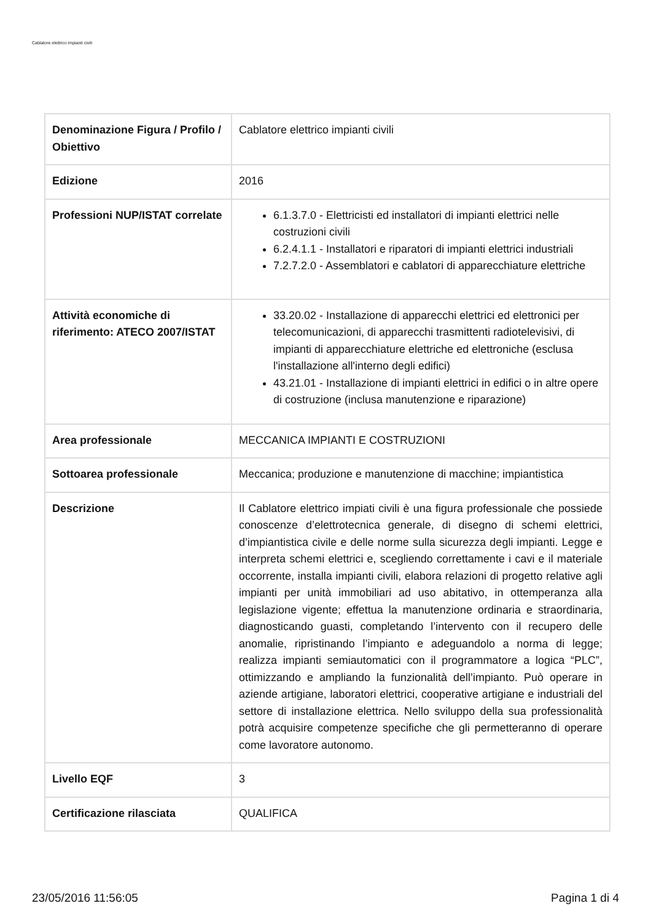Cablatore elettrico impianti civili
| Denominazione Figura / Profilo / Obiettivo | Cablatore elettrico impianti civili |
| Edizione | 2016 |
| Professioni NUP/ISTAT correlate | 6.1.3.7.0 - Elettricisti ed installatori di impianti elettrici nelle costruzioni civili 6.2.4.1.1 - Installatori e riparatori di impianti elettrici industriali 7.2.7.2.0 - Assemblatori e cablatori di apparecchiature elettriche |
| Attività economiche di riferimento: ATECO 2007/ISTAT | 33.20.02 - Installazione di apparecchi elettrici ed elettronici per telecomunicazioni, di apparecchi trasmittenti radiotelevisivi, di impianti di apparecchiature elettriche ed elettroniche (esclusa l'installazione all'interno degli edifici) 43.21.01 - Installazione di impianti elettrici in edifici o in altre opere di costruzione (inclusa manutenzione e riparazione) |
| Area professionale | MECCANICA IMPIANTI E COSTRUZIONI |
| Sottoarea professionale | Meccanica; produzione e manutenzione di macchine; impiantistica |
| Descrizione | Il Cablatore elettrico impiati civili è una figura professionale che possiede conoscenze d’elettrotecnica generale, di disegno di schemi elettrici, d’impiantistica civile e delle norme sulla sicurezza degli impianti. Legge e interpreta schemi elettrici e, scegliendo correttamente i cavi e il materiale occorrente, installa impianti civili, elabora relazioni di progetto relative agli impianti per unità immobiliari ad uso abitativo, in ottemperanza alla legislazione vigente; effettua la manutenzione ordinaria e straordinaria, diagnosticando guasti, completando l’intervento con il recupero delle anomalie, ripristinando l’impianto e adeguandolo a norma di legge; realizza impianti semiautomatici con il programmatore a logica “PLC”, ottimizzando e ampliando la funzionalità dell’impianto. Può operare in aziende artigiane, laboratori elettrici, cooperative artigiane e industriali del settore di installazione elettrica. Nello sviluppo della sua professionalità potrà acquisire competenze specifiche che gli permetteranno di operare come lavoratore autonomo. |
| Livello EQF | 3 |
| Certificazione rilasciata | QUALIFICA |
23/05/2016 11:56:05 Pagina 1 di 4